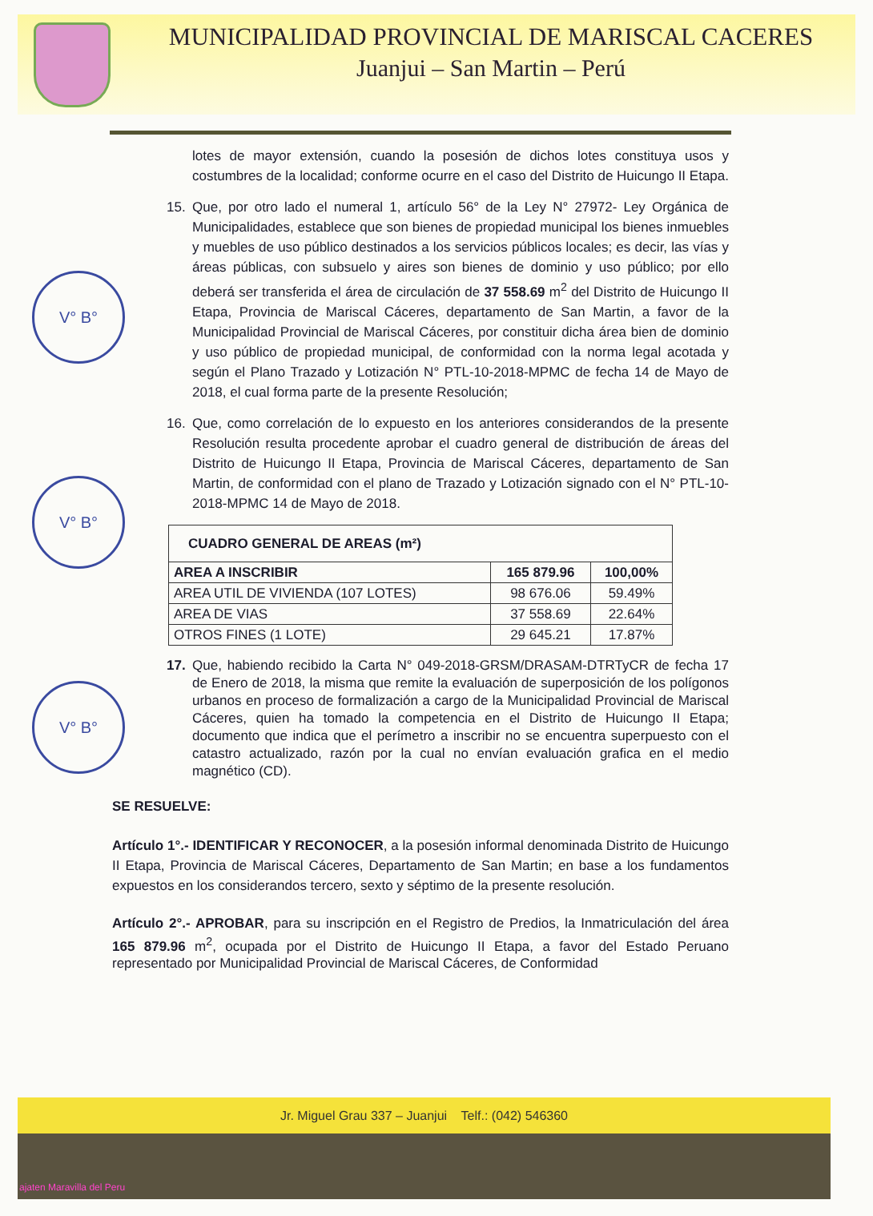MUNICIPALIDAD PROVINCIAL DE MARISCAL CACERES
Juanjui – San Martin – Perú
V° B°
V° B°
V° B°
lotes de mayor extensión, cuando la posesión de dichos lotes constituya usos y costumbres de la localidad; conforme ocurre en el caso del Distrito de Huicungo II Etapa.
15. Que, por otro lado el numeral 1, artículo 56° de la Ley N° 27972- Ley Orgánica de Municipalidades, establece que son bienes de propiedad municipal los bienes inmuebles y muebles de uso público destinados a los servicios públicos locales; es decir, las vías y áreas públicas, con subsuelo y aires son bienes de dominio y uso público; por ello deberá ser transferida el área de circulación de 37 558.69 m<sup>2</sup> del Distrito de Huicungo II Etapa, Provincia de Mariscal Cáceres, departamento de San Martin, a favor de la Municipalidad Provincial de Mariscal Cáceres, por constituir dicha área bien de dominio y uso público de propiedad municipal, de conformidad con la norma legal acotada y según el Plano Trazado y Lotización N° PTL-10-2018-MPMC de fecha 14 de Mayo de 2018, el cual forma parte de la presente Resolución;
16. Que, como correlación de lo expuesto en los anteriores considerandos de la presente Resolución resulta procedente aprobar el cuadro general de distribución de áreas del Distrito de Huicungo II Etapa, Provincia de Mariscal Cáceres, departamento de San Martin, de conformidad con el plano de Trazado y Lotización signado con el N° PTL-10-2018-MPMC 14 de Mayo de 2018.
| CUADRO GENERAL DE AREAS (m²) | | |
| AREA A INSCRIBIR | 165 879.96 | 100,00% |
| AREA UTIL DE VIVIENDA (107 LOTES) | 98 676.06 | 59.49% |
| AREA DE VIAS | 37 558.69 | 22.64% |
| OTROS FINES (1 LOTE) | 29 645.21 | 17.87% |
17. Que, habiendo recibido la Carta N° 049-2018-GRSM/DRASAM-DTRTyCR de fecha 17 de Enero de 2018, la misma que remite la evaluación de superposición de los polígonos urbanos en proceso de formalización a cargo de la Municipalidad Provincial de Mariscal Cáceres, quien ha tomado la competencia en el Distrito de Huicungo II Etapa; documento que indica que el perímetro a inscribir no se encuentra superpuesto con el catastro actualizado, razón por la cual no envían evaluación grafica en el medio magnético (CD).
SE RESUELVE:
Artículo 1°.- IDENTIFICAR Y RECONOCER, a la posesión informal denominada Distrito de Huicungo II Etapa, Provincia de Mariscal Cáceres, Departamento de San Martin; en base a los fundamentos expuestos en los considerandos tercero, sexto y séptimo de la presente resolución.
Artículo 2°.- APROBAR, para su inscripción en el Registro de Predios, la Inmatriculación del área 165 879.96 m<sup>2</sup>, ocupada por el Distrito de Huicungo II Etapa, a favor del Estado Peruano representado por Municipalidad Provincial de Mariscal Cáceres, de Conformidad
Jr. Miguel Grau 337 – Juanjui Telf.: (042) 546360
ajaten Maravilla del Peru